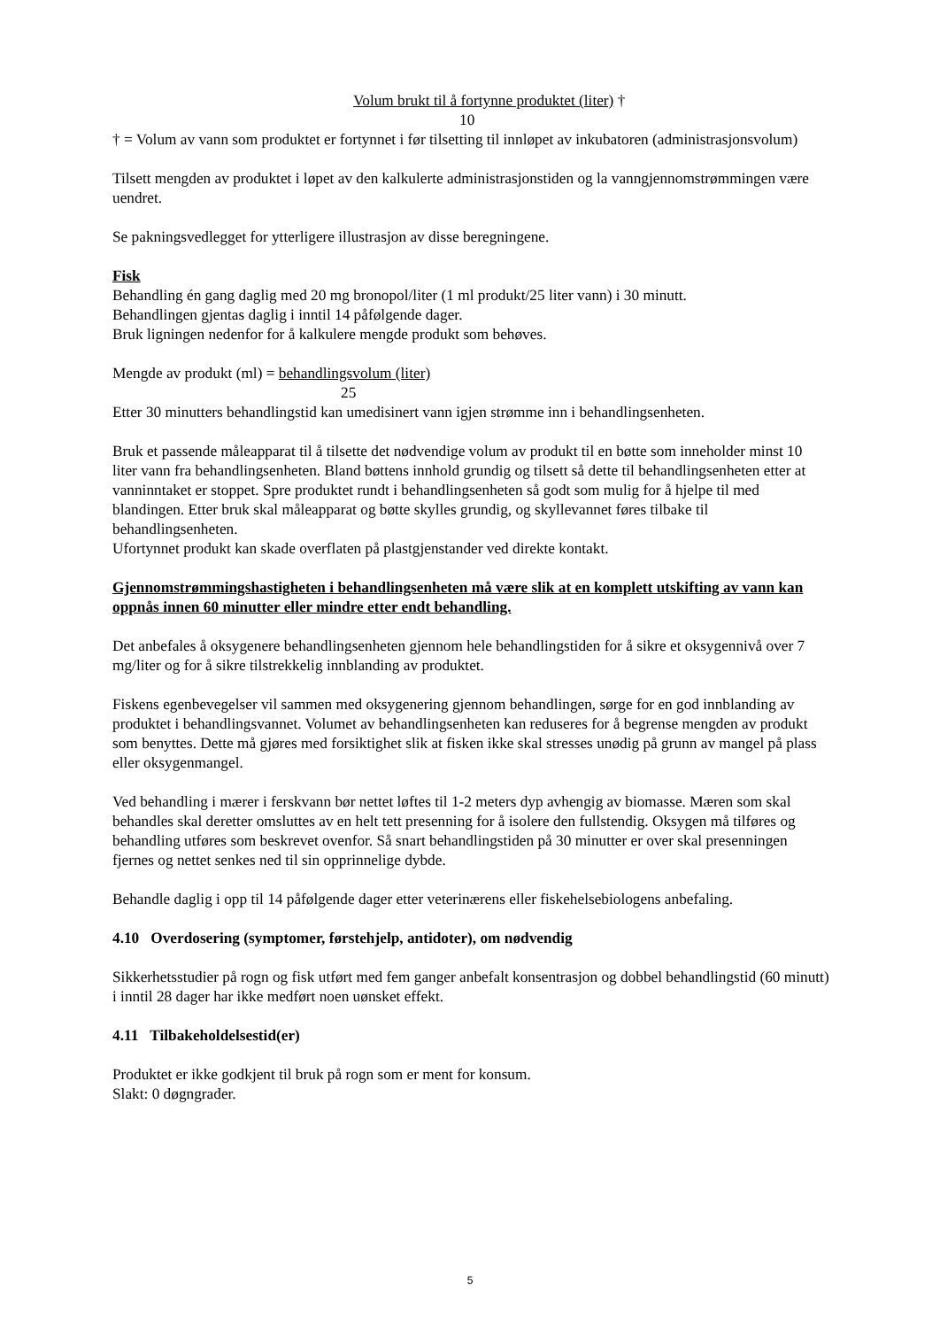Volum brukt til å fortynne produktet (liter) †
10
† = Volum av vann som produktet er fortynnet i før tilsetting til innløpet av inkubatoren (administrasjonsvolum)
Tilsett mengden av produktet i løpet av den kalkulerte administrasjonstiden og la vanngjennomstrømmingen være uendret.
Se pakningsvedlegget for ytterligere illustrasjon av disse beregningene.
Fisk
Behandling én gang daglig med 20 mg bronopol/liter (1 ml produkt/25 liter vann) i 30 minutt.
Behandlingen gjentas daglig i inntil 14 påfølgende dager.
Bruk ligningen nedenfor for å kalkulere mengde produkt som behøves.
Mengde av produkt (ml) = behandlingsvolum (liter)
25
Etter 30 minutters behandlingstid kan umedisinert vann igjen strømme inn i behandlingsenheten.
Bruk et passende måleapparat til å tilsette det nødvendige volum av produkt til en bøtte som inneholder minst 10 liter vann fra behandlingsenheten. Bland bøttens innhold grundig og tilsett så dette til behandlingsenheten etter at vanninntaket er stoppet. Spre produktet rundt i behandlingsenheten så godt som mulig for å hjelpe til med blandingen. Etter bruk skal måleapparat og bøtte skylles grundig, og skyllevannet føres tilbake til behandlingsenheten.
Ufortynnet produkt kan skade overflaten på plastgjenstander ved direkte kontakt.
Gjennomstrømmingshastigheten i behandlingsenheten må være slik at en komplett utskifting av vann kan oppnås innen 60 minutter eller mindre etter endt behandling.
Det anbefales å oksygenere behandlingsenheten gjennom hele behandlingstiden for å sikre et oksygennivå over 7 mg/liter og for å sikre tilstrekkelig innblanding av produktet.
Fiskens egenbevegelser vil sammen med oksygenering gjennom behandlingen, sørge for en god innblanding av produktet i behandlingsvannet. Volumet av behandlingsenheten kan reduseres for å begrense mengden av produkt som benyttes. Dette må gjøres med forsiktighet slik at fisken ikke skal stresses unødig på grunn av mangel på plass eller oksygenmangel.
Ved behandling i mærer i ferskvann bør nettet løftes til 1-2 meters dyp avhengig av biomasse. Mæren som skal behandles skal deretter omsluttes av en helt tett presenning for å isolere den fullstendig. Oksygen må tilføres og behandling utføres som beskrevet ovenfor. Så snart behandlingstiden på 30 minutter er over skal presenningen fjernes og nettet senkes ned til sin opprinnelige dybde.
Behandle daglig i opp til 14 påfølgende dager etter veterinærens eller fiskehelsebiologens anbefaling.
4.10 Overdosering (symptomer, førstehjelp, antidoter), om nødvendig
Sikkerhetsstudier på rogn og fisk utført med fem ganger anbefalt konsentrasjon og dobbel behandlingstid (60 minutt) i inntil 28 dager har ikke medført noen uønsket effekt.
4.11 Tilbakeholdelsestid(er)
Produktet er ikke godkjent til bruk på rogn som er ment for konsum.
Slakt: 0 døgngrader.
5